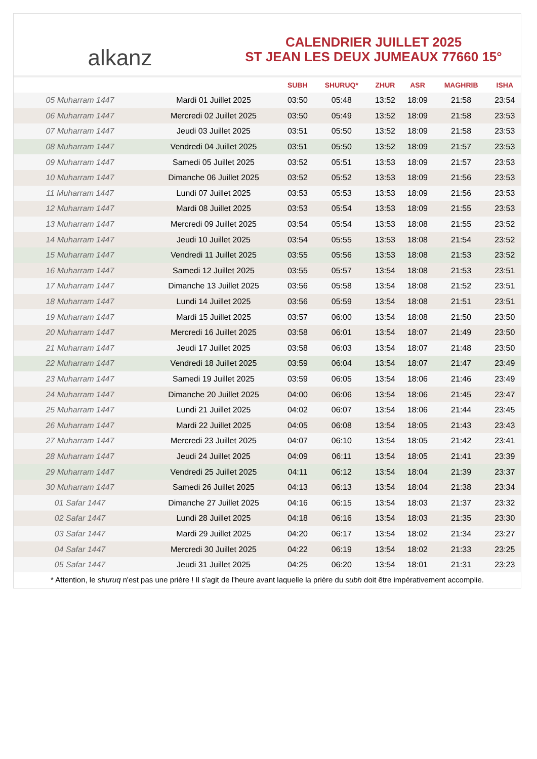alkanz
CALENDRIER JUILLET 2025
ST JEAN LES DEUX JUMEAUX 77660 15°
| | | SUBH | SHURUQ* | ZHUR | ASR | MAGHRIB | ISHA |
| --- | --- | --- | --- | --- | --- | --- | --- |
| 05 Muharram 1447 | Mardi 01 Juillet 2025 | 03:50 | 05:48 | 13:52 | 18:09 | 21:58 | 23:54 |
| 06 Muharram 1447 | Mercredi 02 Juillet 2025 | 03:50 | 05:49 | 13:52 | 18:09 | 21:58 | 23:53 |
| 07 Muharram 1447 | Jeudi 03 Juillet 2025 | 03:51 | 05:50 | 13:52 | 18:09 | 21:58 | 23:53 |
| 08 Muharram 1447 | Vendredi 04 Juillet 2025 | 03:51 | 05:50 | 13:52 | 18:09 | 21:57 | 23:53 |
| 09 Muharram 1447 | Samedi 05 Juillet 2025 | 03:52 | 05:51 | 13:53 | 18:09 | 21:57 | 23:53 |
| 10 Muharram 1447 | Dimanche 06 Juillet 2025 | 03:52 | 05:52 | 13:53 | 18:09 | 21:56 | 23:53 |
| 11 Muharram 1447 | Lundi 07 Juillet 2025 | 03:53 | 05:53 | 13:53 | 18:09 | 21:56 | 23:53 |
| 12 Muharram 1447 | Mardi 08 Juillet 2025 | 03:53 | 05:54 | 13:53 | 18:09 | 21:55 | 23:53 |
| 13 Muharram 1447 | Mercredi 09 Juillet 2025 | 03:54 | 05:54 | 13:53 | 18:08 | 21:55 | 23:52 |
| 14 Muharram 1447 | Jeudi 10 Juillet 2025 | 03:54 | 05:55 | 13:53 | 18:08 | 21:54 | 23:52 |
| 15 Muharram 1447 | Vendredi 11 Juillet 2025 | 03:55 | 05:56 | 13:53 | 18:08 | 21:53 | 23:52 |
| 16 Muharram 1447 | Samedi 12 Juillet 2025 | 03:55 | 05:57 | 13:54 | 18:08 | 21:53 | 23:51 |
| 17 Muharram 1447 | Dimanche 13 Juillet 2025 | 03:56 | 05:58 | 13:54 | 18:08 | 21:52 | 23:51 |
| 18 Muharram 1447 | Lundi 14 Juillet 2025 | 03:56 | 05:59 | 13:54 | 18:08 | 21:51 | 23:51 |
| 19 Muharram 1447 | Mardi 15 Juillet 2025 | 03:57 | 06:00 | 13:54 | 18:08 | 21:50 | 23:50 |
| 20 Muharram 1447 | Mercredi 16 Juillet 2025 | 03:58 | 06:01 | 13:54 | 18:07 | 21:49 | 23:50 |
| 21 Muharram 1447 | Jeudi 17 Juillet 2025 | 03:58 | 06:03 | 13:54 | 18:07 | 21:48 | 23:50 |
| 22 Muharram 1447 | Vendredi 18 Juillet 2025 | 03:59 | 06:04 | 13:54 | 18:07 | 21:47 | 23:49 |
| 23 Muharram 1447 | Samedi 19 Juillet 2025 | 03:59 | 06:05 | 13:54 | 18:06 | 21:46 | 23:49 |
| 24 Muharram 1447 | Dimanche 20 Juillet 2025 | 04:00 | 06:06 | 13:54 | 18:06 | 21:45 | 23:47 |
| 25 Muharram 1447 | Lundi 21 Juillet 2025 | 04:02 | 06:07 | 13:54 | 18:06 | 21:44 | 23:45 |
| 26 Muharram 1447 | Mardi 22 Juillet 2025 | 04:05 | 06:08 | 13:54 | 18:05 | 21:43 | 23:43 |
| 27 Muharram 1447 | Mercredi 23 Juillet 2025 | 04:07 | 06:10 | 13:54 | 18:05 | 21:42 | 23:41 |
| 28 Muharram 1447 | Jeudi 24 Juillet 2025 | 04:09 | 06:11 | 13:54 | 18:05 | 21:41 | 23:39 |
| 29 Muharram 1447 | Vendredi 25 Juillet 2025 | 04:11 | 06:12 | 13:54 | 18:04 | 21:39 | 23:37 |
| 30 Muharram 1447 | Samedi 26 Juillet 2025 | 04:13 | 06:13 | 13:54 | 18:04 | 21:38 | 23:34 |
| 01 Safar 1447 | Dimanche 27 Juillet 2025 | 04:16 | 06:15 | 13:54 | 18:03 | 21:37 | 23:32 |
| 02 Safar 1447 | Lundi 28 Juillet 2025 | 04:18 | 06:16 | 13:54 | 18:03 | 21:35 | 23:30 |
| 03 Safar 1447 | Mardi 29 Juillet 2025 | 04:20 | 06:17 | 13:54 | 18:02 | 21:34 | 23:27 |
| 04 Safar 1447 | Mercredi 30 Juillet 2025 | 04:22 | 06:19 | 13:54 | 18:02 | 21:33 | 23:25 |
| 05 Safar 1447 | Jeudi 31 Juillet 2025 | 04:25 | 06:20 | 13:54 | 18:01 | 21:31 | 23:23 |
* Attention, le shuruq n'est pas une prière ! Il s'agit de l'heure avant laquelle la prière du subh doit être impérativement accomplie.